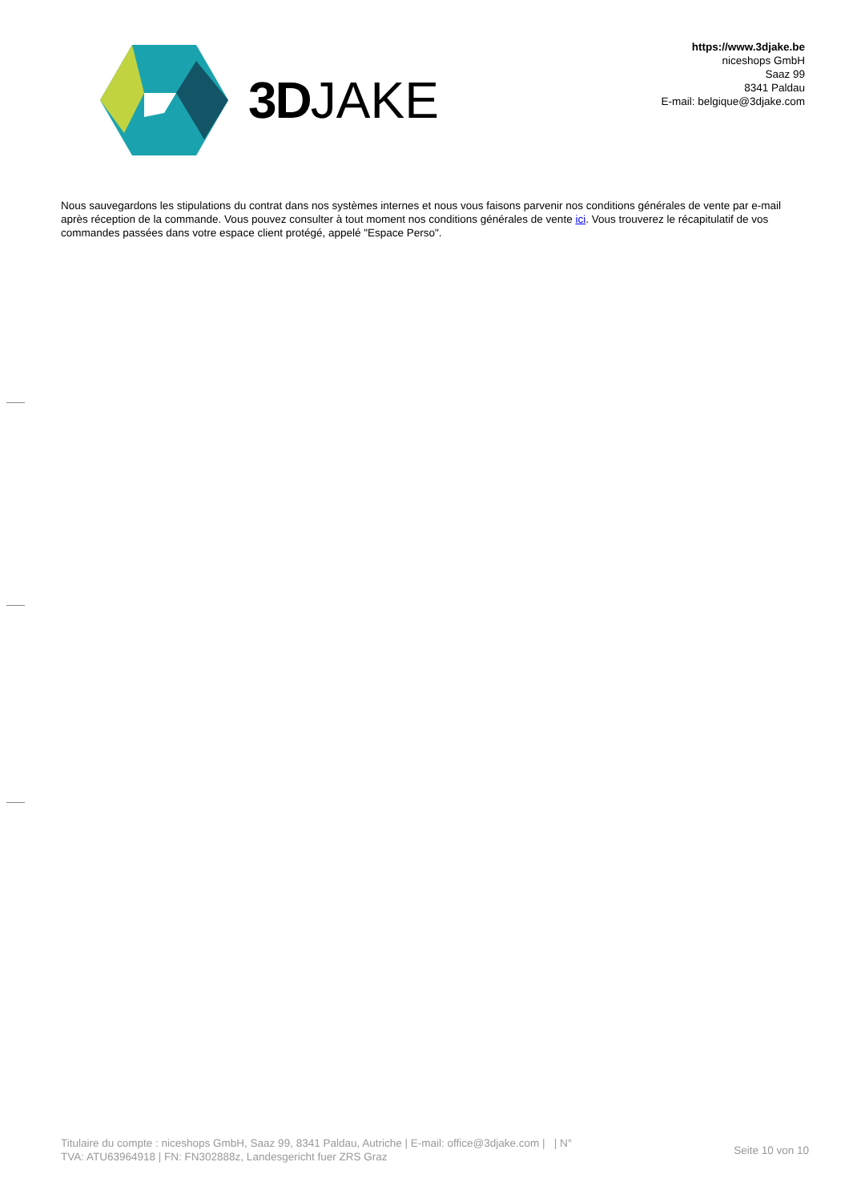3D JAKE
https://www.3djake.be
niceshops GmbH
Saaz 99
8341 Paldau
E-mail: belgique@3djake.com
Nous sauvegardons les stipulations du contrat dans nos systèmes internes et nous vous faisons parvenir nos conditions générales de vente par e-mail après réception de la commande. Vous pouvez consulter à tout moment nos conditions générales de vente ici. Vous trouverez le récapitulatif de vos commandes passées dans votre espace client protégé, appelé "Espace Perso".
Titulaire du compte : niceshops GmbH, Saaz 99, 8341 Paldau, Autriche | E-mail: office@3djake.com | | N°
TVA: ATU63964918 | FN: FN302888z, Landesgericht fuer ZRS Graz
Seite 10 von 10